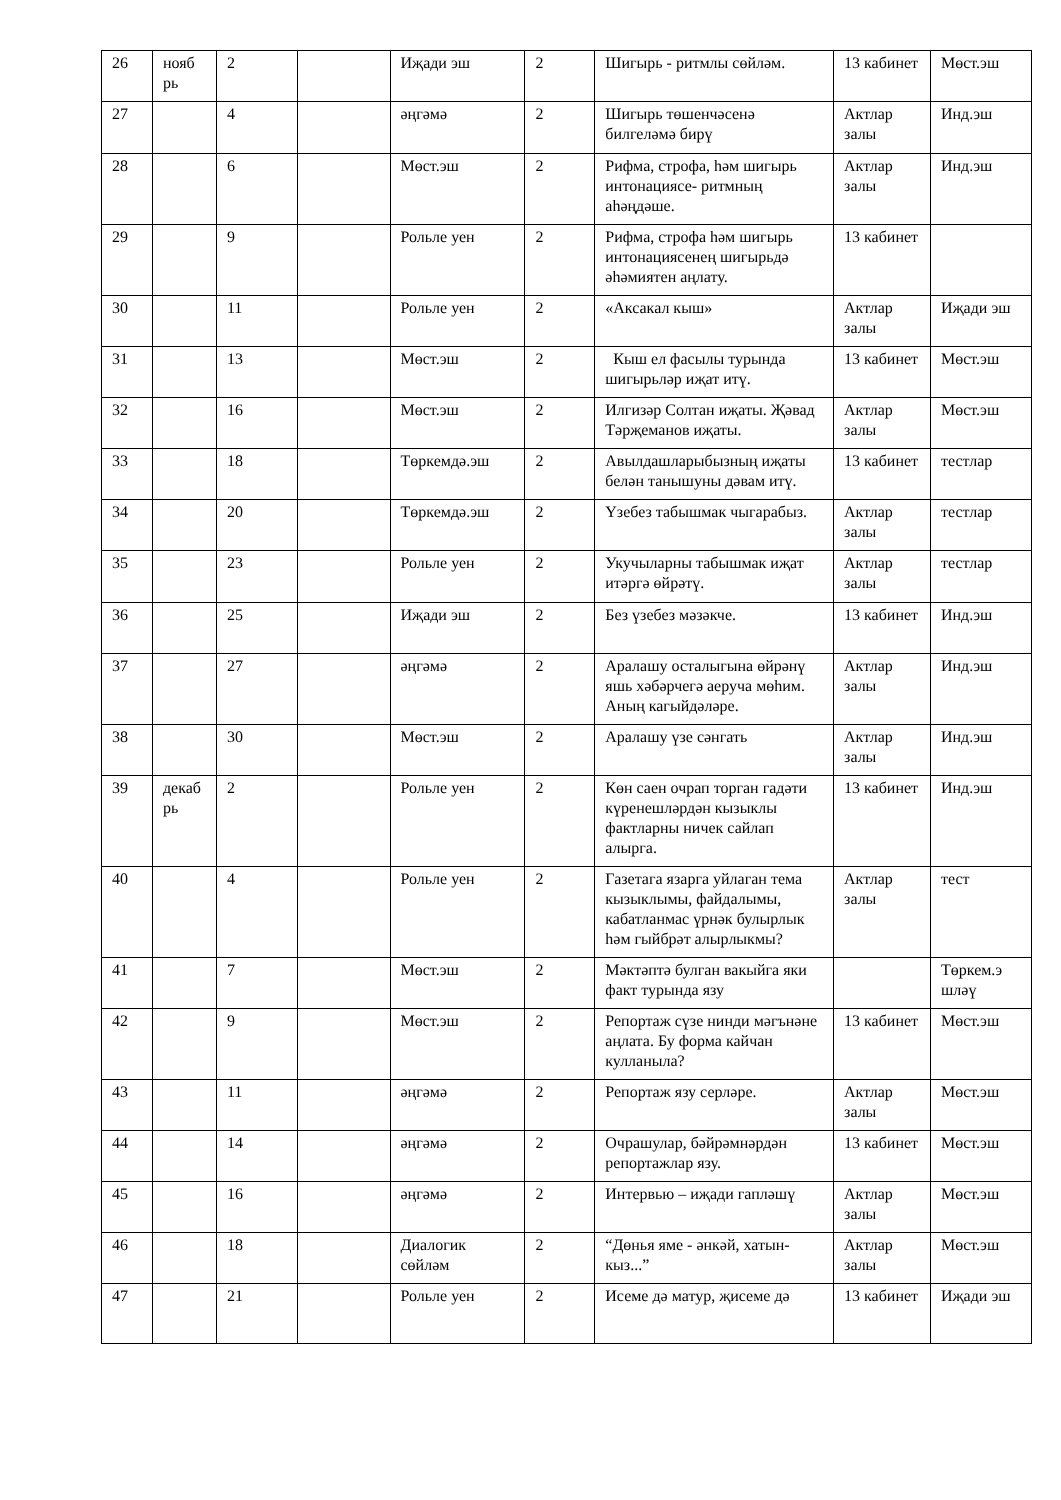| 26 | нояб рь | 2 | | Иҗади эш | 2 | Шигырь - ритмлы сөйләм. | 13 кабинет | Мөст.эш |
| 27 | | 4 | | әңгәмә | 2 | Шигырь төшенчәсенә билгеләмә бирү | Актлар залы | Инд.эш |
| 28 | | 6 | | Мөст.эш | 2 | Рифма, строфа, һәм шигырь интонациясе- ритмның аһәңдәше. | Актлар залы | Инд.эш |
| 29 | | 9 | | Рольле уен | 2 | Рифма, строфа һәм шигырь интонациясенең шигырьдә әһәмиятен аңлату. | 13 кабинет | |
| 30 | | 11 | | Рольле уен | 2 | «Аксакал кыш» | Актлар залы | Иҗади эш |
| 31 | | 13 | | Мөст.эш | 2 | Кыш ел фасылы турында шигырьләр иҗат итү. | 13 кабинет | Мөст.эш |
| 32 | | 16 | | Мөст.эш | 2 | Илгизәр Солтан иҗаты. Җәвад Тәрҗеманов иҗаты. | Актлар залы | Мөст.эш |
| 33 | | 18 | | Төркемдә.эш | 2 | Авылдашларыбызның иҗаты белән танышуны дәвам итү. | 13 кабинет | тестлар |
| 34 | | 20 | | Төркемдә.эш | 2 | Үзебез табышмак чыгарабыз. | Актлар залы | тестлар |
| 35 | | 23 | | Рольле уен | 2 | Укучыларны табышмак иҗат итәргә өйрәтү. | Актлар залы | тестлар |
| 36 | | 25 | | Иҗади эш | 2 | Без үзебез мәзәкче. | 13 кабинет | Инд.эш |
| 37 | | 27 | | әңгәмә | 2 | Аралашу осталыгына өйрәнү яшь хәбәрчегә аеруча мөһим. Аның кагыйдәләре. | Актлар залы | Инд.эш |
| 38 | | 30 | | Мөст.эш | 2 | Аралашу үзе сәнгать | Актлар залы | Инд.эш |
| 39 | декаб рь | 2 | | Рольле уен | 2 | Көн саен очрап торган гадәти күренешләрдән кызыклы фактларны ничек сайлап алырга. | 13 кабинет | Инд.эш |
| 40 | | 4 | | Рольле уен | 2 | Газетага язарга уйлаган тема кызыклымы, файдалымы, кабатланмас үрнәк булырлык һәм гыйбрәт алырлыкмы? | Актлар залы | тест |
| 41 | | 7 | | Мөст.эш | 2 | Мәктәптә булган вакыйга яки факт турында язу | | Төркем.э шләү |
| 42 | | 9 | | Мөст.эш | 2 | Репортаж сүзе нинди мәгънәне аңлата. Бу форма кайчан кулланыла? | 13 кабинет | Мөст.эш |
| 43 | | 11 | | әңгәмә | 2 | Репортаж язу серләре. | Актлар залы | Мөст.эш |
| 44 | | 14 | | әңгәмә | 2 | Очрашулар, бәйрәмнәрдән репортажлар язу. | 13 кабинет | Мөст.эш |
| 45 | | 16 | | әңгәмә | 2 | Интервью – иҗади гаплəшү | Актлар залы | Мөст.эш |
| 46 | | 18 | | Диалогик сөйләм | 2 | “Дөнья яме - әнкәй, хатын-кыз...” | Актлар залы | Мөст.эш |
| 47 | | 21 | | Рольле уен | 2 | Исеме дә матур, җисеме дә | 13 кабинет | Иҗади эш |